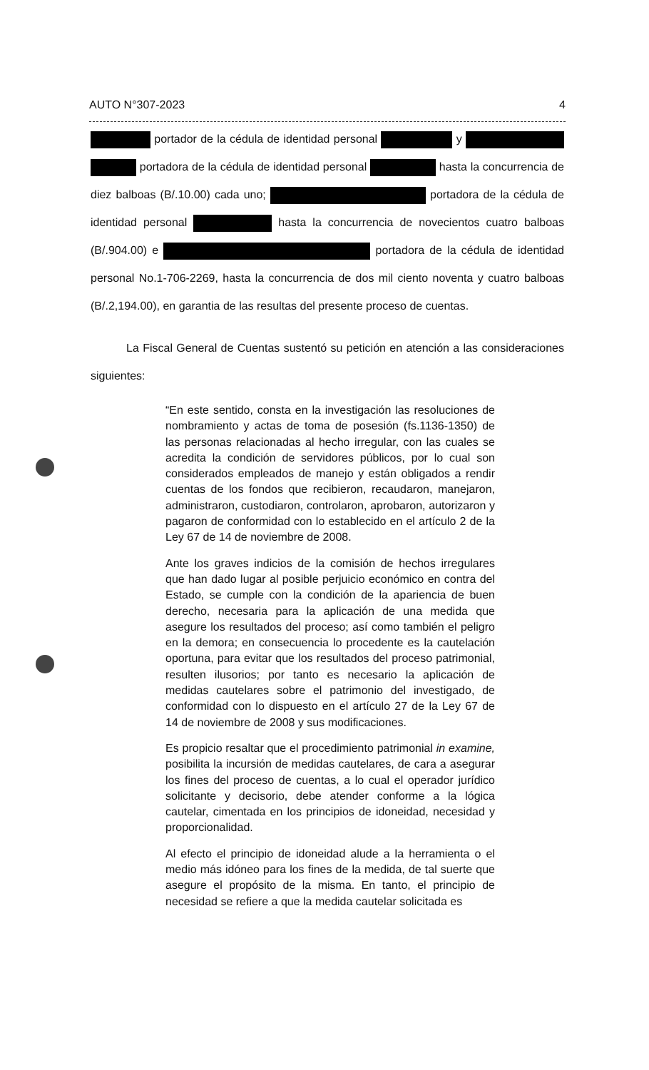AUTO N°307-2023 4
portador de la cédula de identidad personal y portadora de la cédula de identidad personal hasta la concurrencia de diez balboas (B/.10.00) cada uno; portadora de la cédula de identidad personal hasta la concurrencia de novecientos cuatro balboas (B/.904.00) e portadora de la cédula de identidad personal No.1-706-2269, hasta la concurrencia de dos mil ciento noventa y cuatro balboas (B/.2,194.00), en garantia de las resultas del presente proceso de cuentas.
La Fiscal General de Cuentas sustentó su petición en atención a las consideraciones siguientes:
“En este sentido, consta en la investigación las resoluciones de nombramiento y actas de toma de posesión (fs.1136-1350) de las personas relacionadas al hecho irregular, con las cuales se acredita la condición de servidores públicos, por lo cual son considerados empleados de manejo y están obligados a rendir cuentas de los fondos que recibieron, recaudaron, manejaron, administraron, custodiaron, controlaron, aprobaron, autorizaron y pagaron de conformidad con lo establecido en el artículo 2 de la Ley 67 de 14 de noviembre de 2008.
Ante los graves indicios de la comisión de hechos irregulares que han dado lugar al posible perjuicio económico en contra del Estado, se cumple con la condición de la apariencia de buen derecho, necesaria para la aplicación de una medida que asegure los resultados del proceso; así como también el peligro en la demora; en consecuencia lo procedente es la cautelación oportuna, para evitar que los resultados del proceso patrimonial, resulten ilusorios; por tanto es necesario la aplicación de medidas cautelares sobre el patrimonio del investigado, de conformidad con lo dispuesto en el artículo 27 de la Ley 67 de 14 de noviembre de 2008 y sus modificaciones.
Es propicio resaltar que el procedimiento patrimonial in examine, posibilita la incursión de medidas cautelares, de cara a asegurar los fines del proceso de cuentas, a lo cual el operador jurídico solicitante y decisorio, debe atender conforme a la lógica cautelar, cimentada en los principios de idoneidad, necesidad y proporcionalidad.
Al efecto el principio de idoneidad alude a la herramienta o el medio más idóneo para los fines de la medida, de tal suerte que asegure el propósito de la misma. En tanto, el principio de necesidad se refiere a que la medida cautelar solicitada es